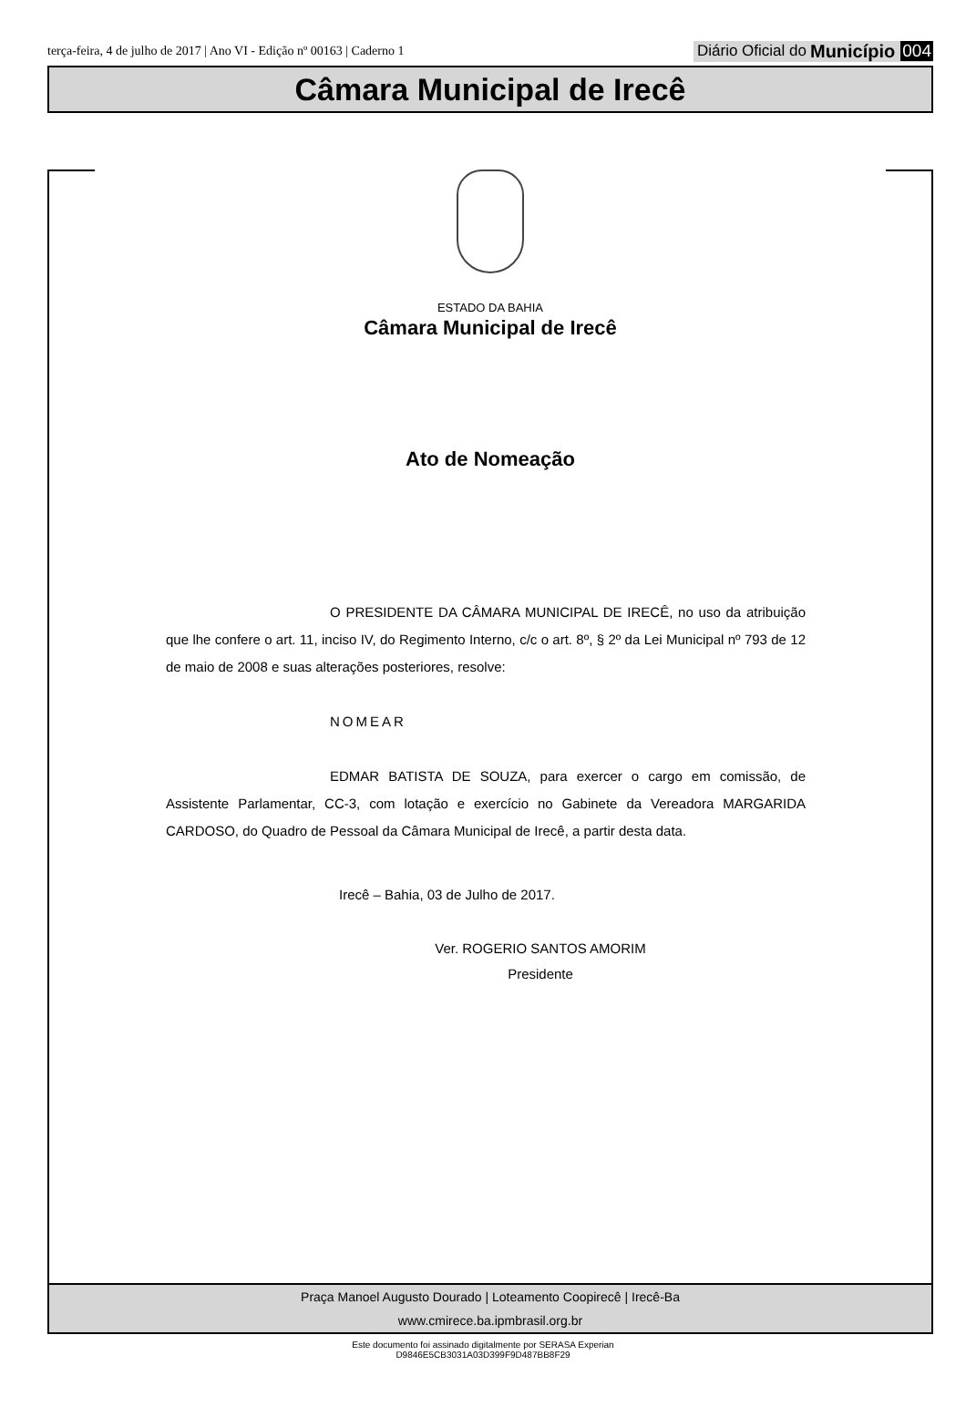terça-feira, 4 de julho de 2017 | Ano VI - Edição nº 00163 | Caderno 1
Diário Oficial do Município 004
Câmara Municipal de Irecê
ESTADO DA BAHIA
Câmara Municipal de Irecê
Ato de Nomeação
O PRESIDENTE DA CÂMARA MUNICIPAL DE IRECÊ, no uso da atribuição que lhe confere o art. 11, inciso IV, do Regimento Interno, c/c o art. 8º, § 2º da Lei Municipal nº 793 de 12 de maio de 2008 e suas alterações posteriores, resolve:
NOMEAR
EDMAR BATISTA DE SOUZA, para exercer o cargo em comissão, de Assistente Parlamentar, CC-3, com lotação e exercício no Gabinete da Vereadora MARGARIDA CARDOSO, do Quadro de Pessoal da Câmara Municipal de Irecê, a partir desta data.
Irecê – Bahia, 03 de Julho de 2017.
Ver. ROGERIO SANTOS AMORIM
Presidente
Praça Manoel Augusto Dourado | Loteamento Coopirecê | Irecê-Ba
www.cmirece.ba.ipmbrasil.org.br
Este documento foi assinado digitalmente por SERASA Experian
D9846E5CB3031A03D399F9D487BB8F29